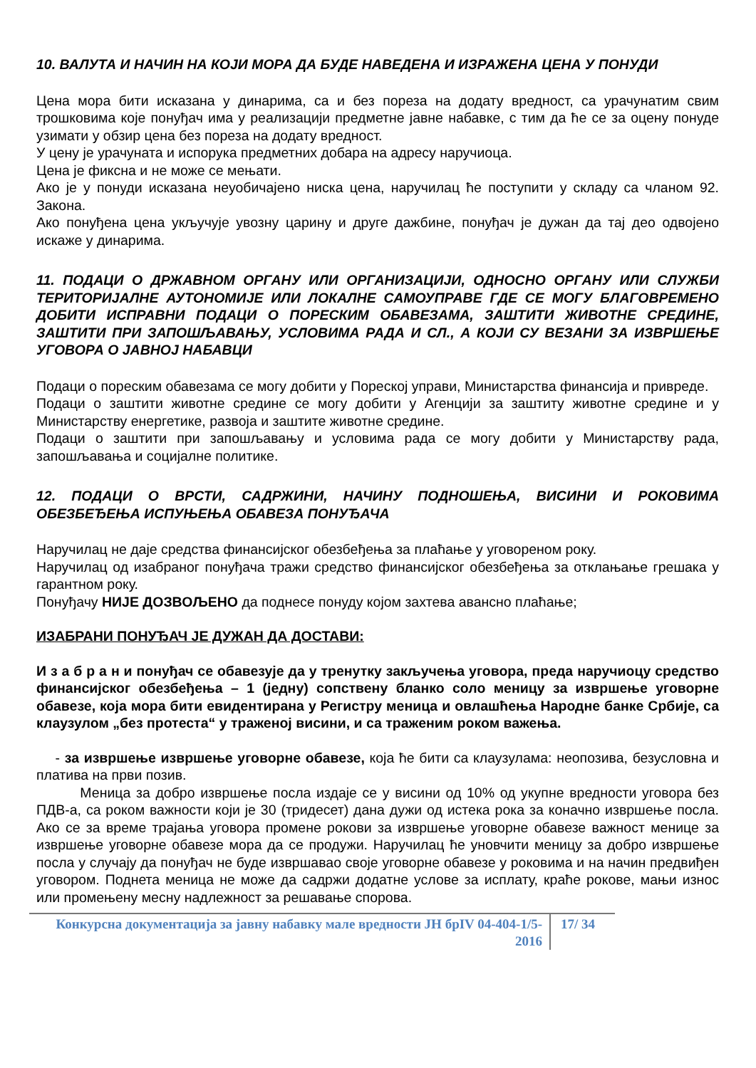10. ВАЛУТА И НАЧИН НА КОЈИ МОРА ДА БУДЕ НАВЕДЕНА И ИЗРАЖЕНА ЦЕНА У ПОНУДИ
Цена мора бити исказана у динарима, са и без пореза на додату вредност, са урачунатим свим трошковима које понуђач има у реализацији предметне јавне набавке, с тим да ће се за оцену понуде узимати у обзир цена без пореза на додату вредност.
У цену је урачуната и испорука предметних добара на адресу наручиоца.
Цена је фиксна и не може се мењати.
Ако је у понуди исказана неуобичајено ниска цена, наручилац ће поступити у складу са чланом 92. Закона.
Ако понуђена цена укључује увозну царину и друге дажбине, понуђач је дужан да тај део одвојено искаже у динарима.
11. ПОДАЦИ О ДРЖАВНОМ ОРГАНУ ИЛИ ОРГАНИЗАЦИЈИ, ОДНОСНО ОРГАНУ ИЛИ СЛУЖБИ ТЕРИТОРИЈАЛНЕ АУТОНОМИЈЕ ИЛИ ЛОКАЛНЕ САМОУПРАВЕ ГДЕ СЕ МОГУ БЛАГОВРЕМЕНО ДОБИТИ ИСПРАВНИ ПОДАЦИ О ПОРЕСКИМ ОБАВЕЗАМА, ЗАШТИТИ ЖИВОТНЕ СРЕДИНЕ, ЗАШТИТИ ПРИ ЗАПОШЉАВАЊУ, УСЛОВИМА РАДА И СЛ., А КОЈИ СУ ВЕЗАНИ ЗА ИЗВРШЕЊЕ УГОВОРА О ЈАВНОЈ НАБАВЦИ
Подаци о пореским обавезама се могу добити у Пореској управи, Министарства финансија и привреде.
Подаци о заштити животне средине се могу добити у Агенцији за заштиту животне средине и у Министарству енергетике, развоја и заштите животне средине.
Подаци о заштити при запошљавању и условима рада се могу добити у Министарству рада, запошљавања и социјалне политике.
12. ПОДАЦИ О ВРСТИ, САДРЖИНИ, НАЧИНУ ПОДНОШЕЊА, ВИСИНИ И РОКОВИМА ОБЕЗБЕЂЕЊА ИСПУЊЕЊА ОБАВЕЗА ПОНУЂАЧА
Наручилац не даје средства финансијског обезбеђења за плаћање у уговореном року.
Наручилац од изабраног понуђача тражи средство финансијског обезбеђења за отклањање грешака у гарантном року.
Понуђачу НИЈЕ ДОЗВОЉЕНО да поднесе понуду којом захтева авансно плаћање;
ИЗАБРАНИ ПОНУЂАЧ ЈЕ ДУЖАН ДА ДОСТАВИ:
И з а б р а н и понуђач се обавезује да у тренутку закључења уговора, преда наручиоцу средство финансијског обезбеђења – 1 (једну) сопствену бланко соло меницу за извршење уговорне обавезе, која мора бити евидентирана у Регистру меница и овлашћења Народне банке Србије, са клаузулом „без протеста“ у траженој висини, и са траженим роком важења.
- за извршење извршење уговорне обавезе, која ће бити са клаузулама: неопозива, безусловна и платива на први позив.
Меница за добро извршење посла издаје се у висини од 10% од укупне вредности уговора без ПДВ-а, са роком важности који је 30 (тридесет) дана дужи од истека рока за коначно извршење посла. Ако се за време трајања уговора промене рокови за извршење уговорне обавезе важност менице за извршење уговорне обавезе мора да се продужи. Наручилац ће уновчити меницу за добро извршење посла у случају да понуђач не буде извршавао своје уговорне обавезе у роковима и на начин предвиђен уговором. Поднета меница не може да садржи додатне услове за исплату, краће рокове, мањи износ или промењену месну надлежност за решавање спорова.
Конкурсна документација за јавну набавку мале вредности ЈН брIV 04-404-1/5-2016
17/ 34